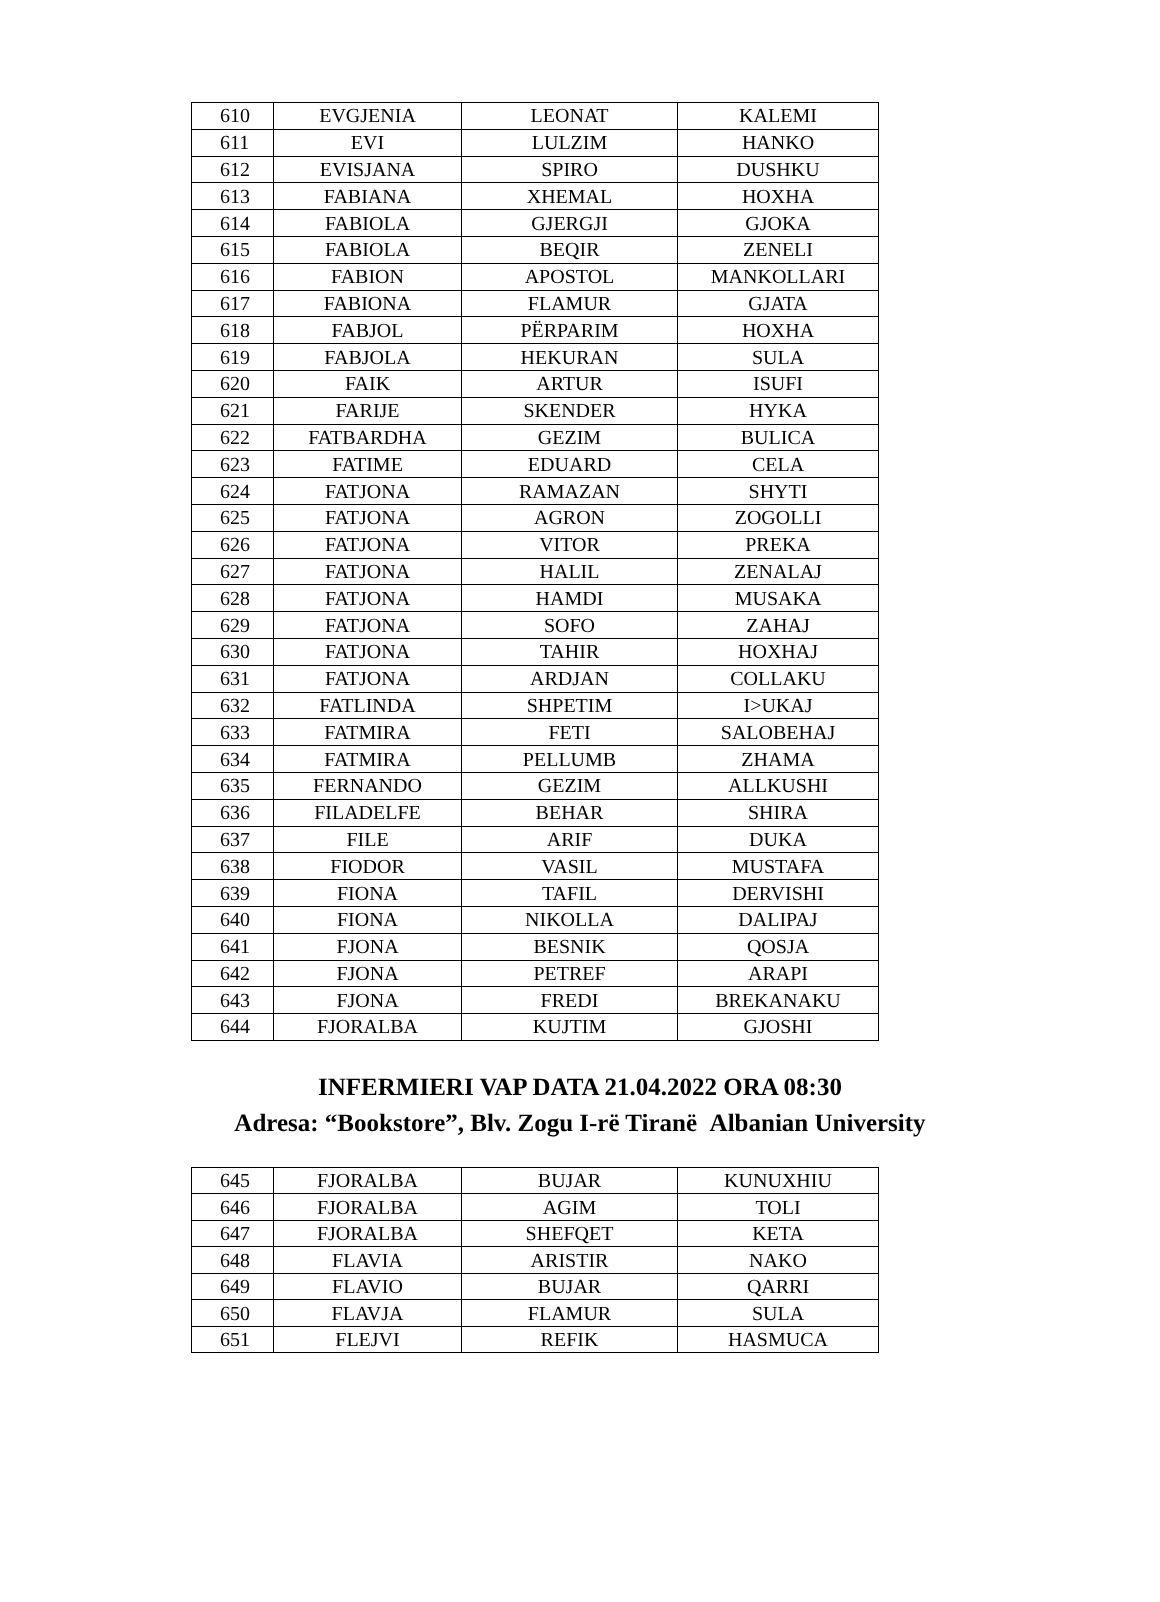| 610 | EVGJENIA | LEONAT | KALEMI |
| 611 | EVI | LULZIM | HANKO |
| 612 | EVISJANA | SPIRO | DUSHKU |
| 613 | FABIANA | XHEMAL | HOXHA |
| 614 | FABIOLA | GJERGJI | GJOKA |
| 615 | FABIOLA | BEQIR | ZENELI |
| 616 | FABION | APOSTOL | MANKOLLARI |
| 617 | FABIONA | FLAMUR | GJATA |
| 618 | FABJOL | PËRPARIM | HOXHA |
| 619 | FABJOLA | HEKURAN | SULA |
| 620 | FAIK | ARTUR | ISUFI |
| 621 | FARIJE | SKENDER | HYKA |
| 622 | FATBARDHA | GEZIM | BULICA |
| 623 | FATIME | EDUARD | CELA |
| 624 | FATJONA | RAMAZAN | SHYTI |
| 625 | FATJONA | AGRON | ZOGOLLI |
| 626 | FATJONA | VITOR | PREKA |
| 627 | FATJONA | HALIL | ZENALAJ |
| 628 | FATJONA | HAMDI | MUSAKA |
| 629 | FATJONA | SOFO | ZAHAJ |
| 630 | FATJONA | TAHIR | HOXHAJ |
| 631 | FATJONA | ARDJAN | COLLAKU |
| 632 | FATLINDA | SHPETIM | I>UKAJ |
| 633 | FATMIRA | FETI | SALOBEHAJ |
| 634 | FATMIRA | PELLUMB | ZHAMA |
| 635 | FERNANDO | GEZIM | ALLKUSHI |
| 636 | FILADELFE | BEHAR | SHIRA |
| 637 | FILE | ARIF | DUKA |
| 638 | FIODOR | VASIL | MUSTAFA |
| 639 | FIONA | TAFIL | DERVISHI |
| 640 | FIONA | NIKOLLA | DALIPAJ |
| 641 | FJONA | BESNIK | QOSJA |
| 642 | FJONA | PETREF | ARAPI |
| 643 | FJONA | FREDI | BREKANAKU |
| 644 | FJORALBA | KUJTIM | GJOSHI |
INFERMIERI VAP DATA 21.04.2022 ORA 08:30
Adresa: “Bookstore”, Blv. Zogu I-rë Tiranë Albanian University
| 645 | FJORALBA | BUJAR | KUNUXHIU |
| 646 | FJORALBA | AGIM | TOLI |
| 647 | FJORALBA | SHEFQET | KETA |
| 648 | FLAVIA | ARISTIR | NAKO |
| 649 | FLAVIO | BUJAR | QARRI |
| 650 | FLAVJA | FLAMUR | SULA |
| 651 | FLEJVI | REFIK | HASMUCA |